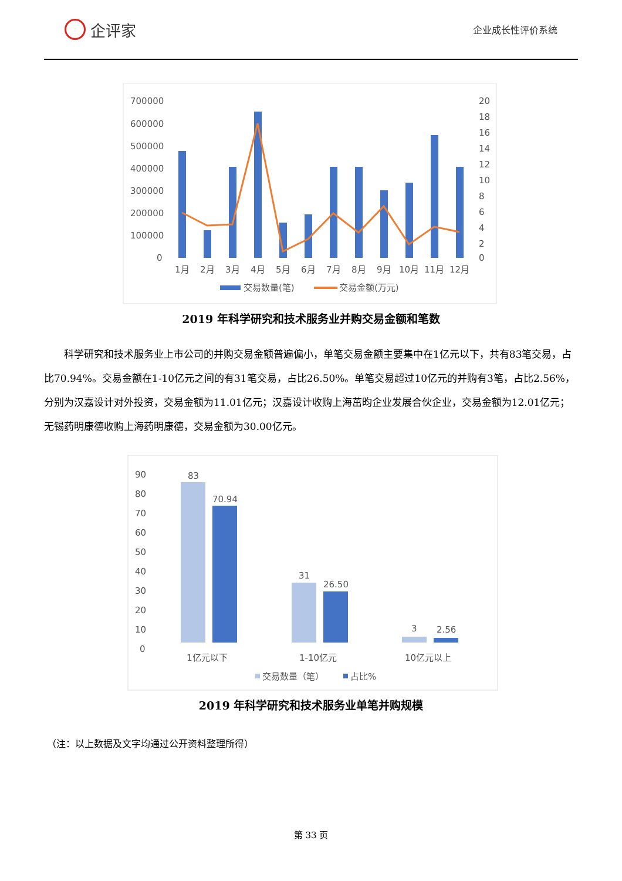企评家
企业成长性评价系统
700000
600000
500000
400000
300000
200000
100000
0
20
18
16
14
12
10
8
6
4
2
0
1月
2月
3月
4月
5月
6月
7月
8月
9月
10月
11月
12月
交易数量(笔)
交易金额(万元)
2019 年科学研究和技术服务业并购交易金额和笔数
科学研究和技术服务业上市公司的并购交易金额普遍偏小，单笔交易金额主要集中在1亿元以下，共有83笔交易，占比70.94%。交易金额在1-10亿元之间的有31笔交易，占比26.50%。单笔交易超过10亿元的并购有3笔，占比2.56%，分别为汉嘉设计对外投资，交易金额为11.01亿元；汉嘉设计收购上海茁昀企业发展合伙企业，交易金额为12.01亿元；无锡药明康德收购上海药明康德，交易金额为30.00亿元。
90
80
70
60
50
40
30
20
10
0
83
70.94
31
26.50
3
2.56
1亿元以下
1-10亿元
10亿元以上
交易数量（笔）
占比%
2019 年科学研究和技术服务业单笔并购规模
（注：以上数据及文字均通过公开资料整理所得）
第 33 页